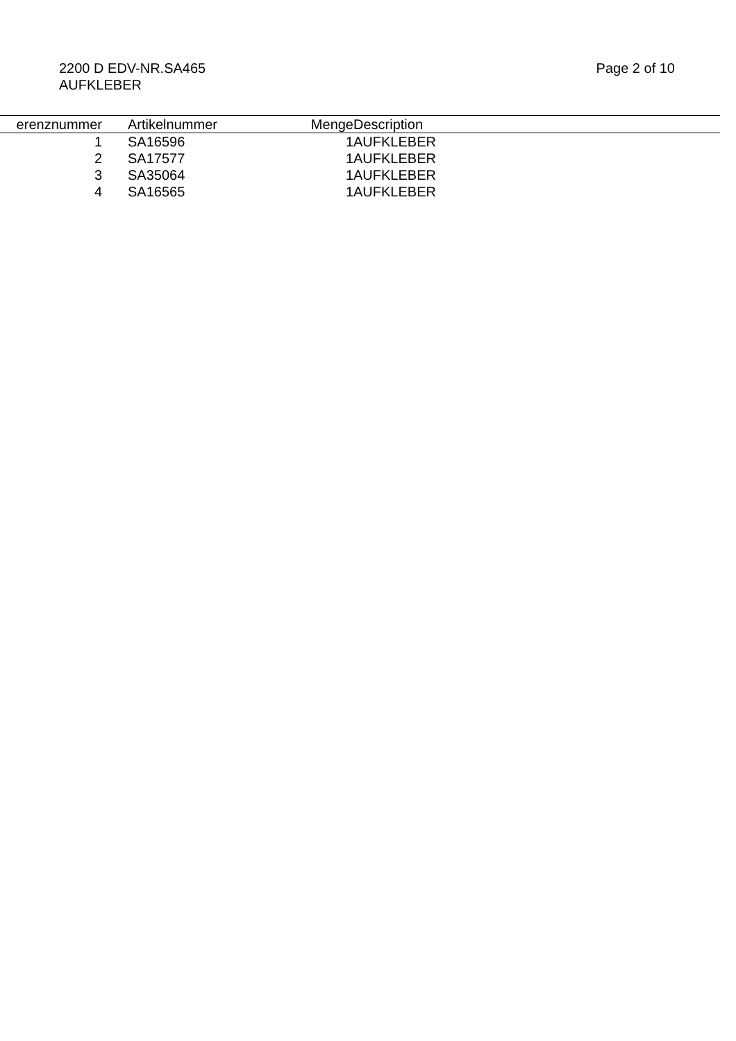2200 D EDV-NR.SA465
AUFKLEBER
Page 2 of 10
| erenznummer | | Artikelnummer | Menge | Description |
| --- | --- | --- | --- | --- |
| 1 | | SA16596 | 1 | AUFKLEBER |
| 2 | | SA17577 | 1 | AUFKLEBER |
| 3 | | SA35064 | 1 | AUFKLEBER |
| 4 | | SA16565 | 1 | AUFKLEBER |